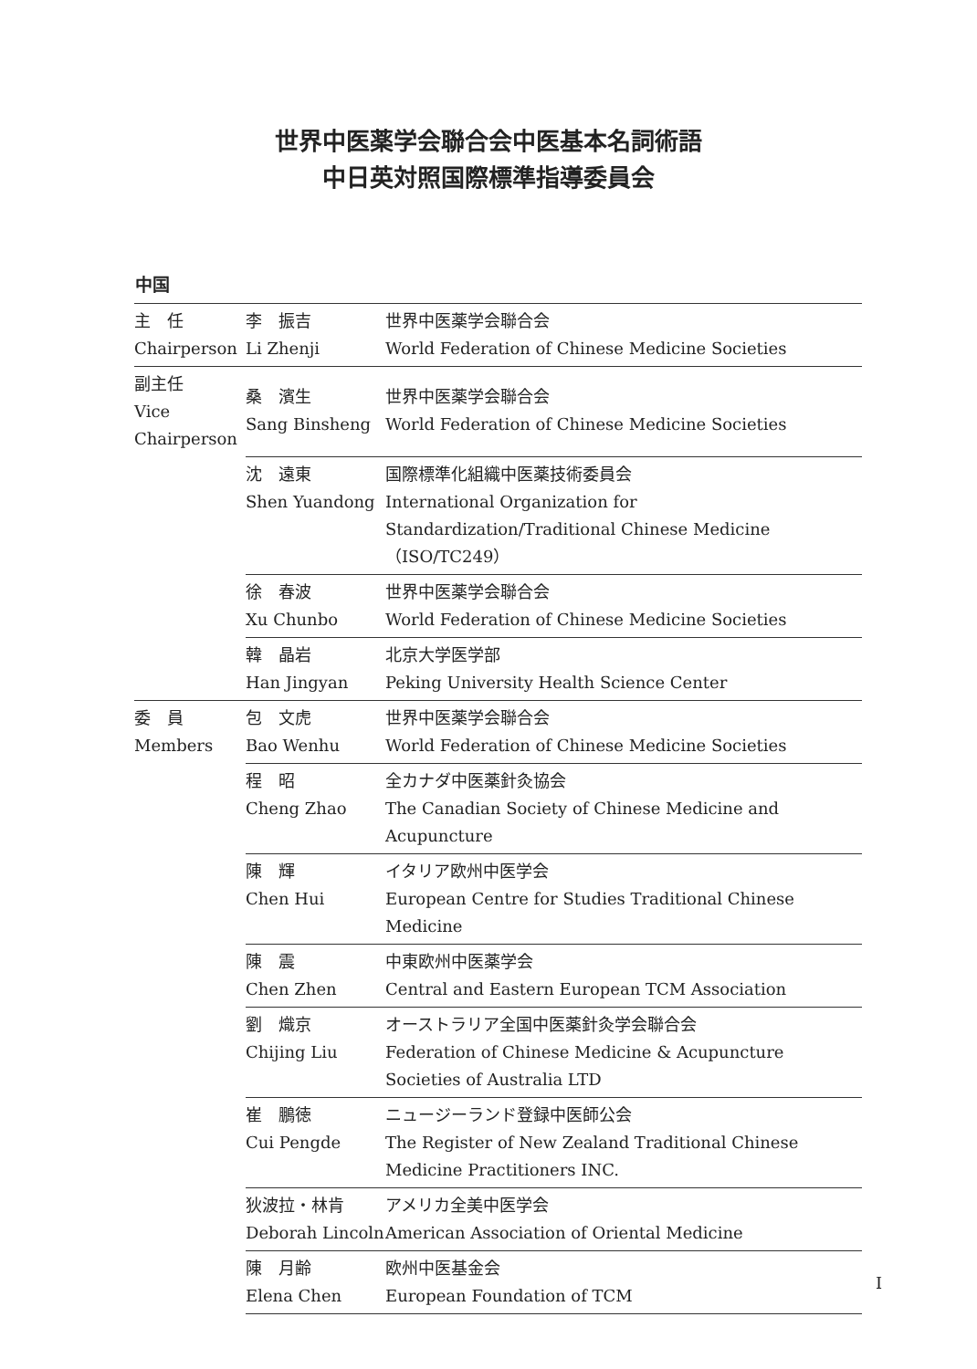世界中医薬学会聯合会中医基本名詞術語
中日英対照国際標準指導委員会
中国
| 主 任 Chairperson | 李 振吉 Li Zhenji | 世界中医薬学会聯合会 World Federation of Chinese Medicine Societies |
| 副主任 Vice Chairperson | 桑 濱生 Sang Binsheng | 世界中医薬学会聯合会 World Federation of Chinese Medicine Societies |
| | 沈 遠東 Shen Yuandong | 国際標準化組織中医薬技術委員会 International Organization for Standardization/Traditional Chinese Medicine（ISO/TC249） |
| | 徐 春波 Xu Chunbo | 世界中医薬学会聯合会 World Federation of Chinese Medicine Societies |
| | 韓 晶岩 Han Jingyan | 北京大学医学部 Peking University Health Science Center |
| 委 員 Members | 包 文虎 Bao Wenhu | 世界中医薬学会聯合会 World Federation of Chinese Medicine Societies |
| | 程 昭 Cheng Zhao | 全カナダ中医薬針灸協会 The Canadian Society of Chinese Medicine and Acupuncture |
| | 陳 輝 Chen Hui | イタリア欧州中医学会 European Centre for Studies Traditional Chinese Medicine |
| | 陳 震 Chen Zhen | 中東欧州中医薬学会 Central and Eastern European TCM Association |
| | 劉 熾京 Chijing Liu | オーストラリア全国中医薬針灸学会聯合会 Federation of Chinese Medicine & Acupuncture Societies of Australia LTD |
| | 崔 鵬徳 Cui Pengde | ニュージーランド登録中医師公会 The Register of New Zealand Traditional Chinese Medicine Practitioners INC. |
| | 狄波拉・林肯 Deborah Lincoln | アメリカ全美中医学会 American Association of Oriental Medicine |
| | 陳 月齢 Elena Chen | 欧州中医基金会 European Foundation of TCM |
I